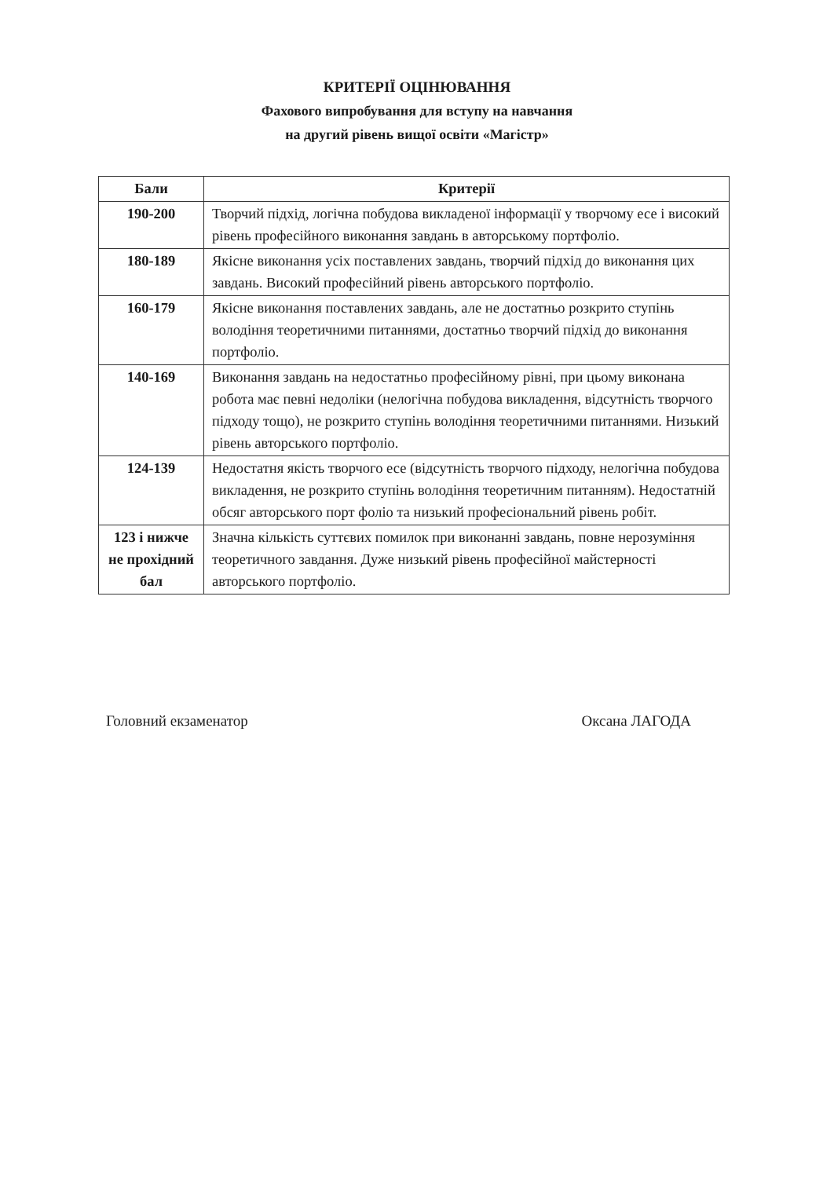КРИТЕРІЇ ОЦІНЮВАННЯ
Фахового випробування для вступу на навчання
на другий рівень вищої освіти «Магістр»
| Бали | Критерії |
| --- | --- |
| 190-200 | Творчий підхід, логічна побудова викладеної інформації у творчому есе і високий рівень професійного виконання завдань в авторському портфоліо. |
| 180-189 | Якісне виконання усіх поставлених завдань, творчий підхід до виконання цих завдань. Високий професійний рівень авторського портфоліо. |
| 160-179 | Якісне виконання поставлених завдань, але не достатньо розкрито ступінь володіння теоретичними питаннями, достатньо творчий підхід до виконання портфоліо. |
| 140-169 | Виконання завдань на недостатньо професійному рівні, при цьому виконана робота має певні недоліки (нелогічна побудова викладення, відсутність творчого підходу тощо), не розкрито ступінь володіння теоретичними питаннями. Низький рівень авторського портфоліо. |
| 124-139 | Недостатня якість творчого есе (відсутність творчого підходу, нелогічна побудова викладення, не розкрито ступінь володіння теоретичним питанням). Недостатній обсяг авторського порт фоліо та низький професіональний рівень робіт. |
| 123 і нижче не прохідний бал | Значна кількість суттєвих помилок при виконанні завдань, повне нерозуміння теоретичного завдання. Дуже низький рівень професійної майстерності авторського портфоліо. |
Головний екзаменатор Оксана ЛАГОДА